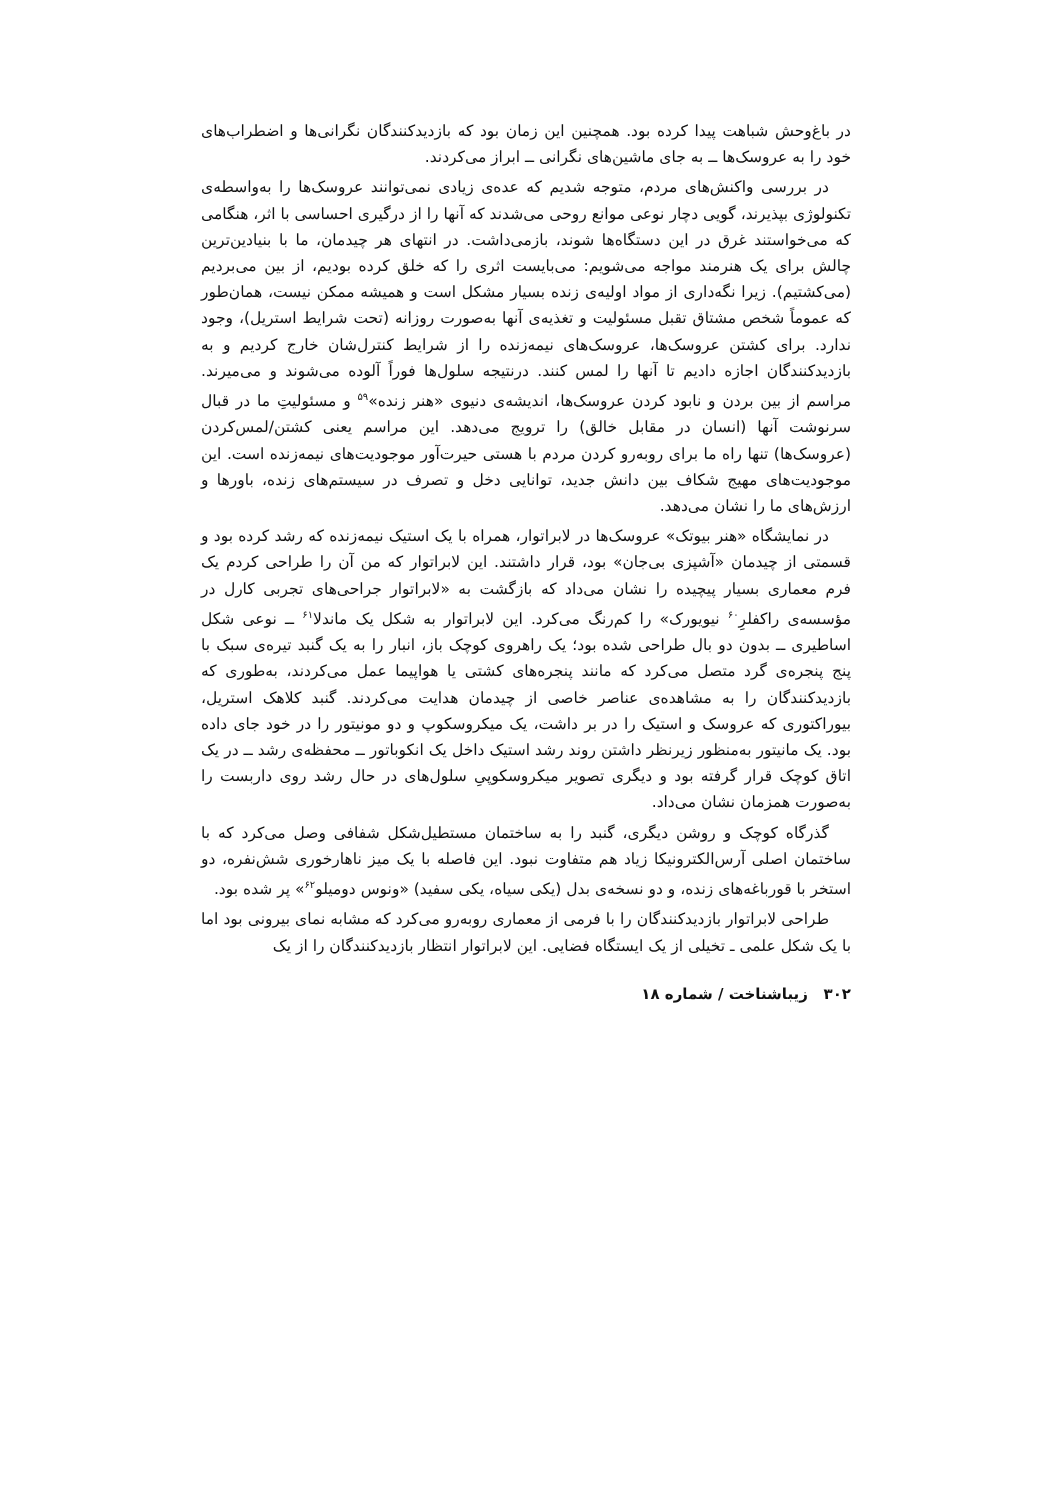در باغ‌وحش شباهت پیدا کرده بود. همچنین این زمان بود که بازدیدکنندگان نگرانی‌ها و اضطراب‌های خود را به عروسک‌ها ــ به جای ماشین‌های نگرانی ــ ابراز می‌کردند.
در بررسی واکنش‌های مردم، متوجه شدیم که عده‌ی زیادی نمی‌توانند عروسک‌ها را به‌واسطه‌ی تکنولوژی بپذیرند، گویی دچار نوعی موانع روحی می‌شدند که آنها را از درگیری احساسی با اثر، هنگامی که می‌خواستند غرق در این دستگاه‌ها شوند، بازمی‌داشت. در انتهای هر چیدمان، ما با بنیادین‌ترین چالش برای یک هنرمند مواجه می‌شویم: می‌بایست اثری را که خلق کرده بودیم، از بین می‌بردیم (می‌کشتیم). زیرا نگه‌داری از مواد اولیه‌ی زنده بسیار مشکل است و همیشه ممکن نیست، همان‌طور که عموماً شخص مشتاق تقبل مسئولیت و تغذیه‌ی آنها به‌صورت روزانه (تحت شرایط استریل)، وجود ندارد. برای کشتن عروسک‌ها، عروسک‌های نیمه‌زنده را از شرایط کنترل‌شان خارج کردیم و به بازدیدکنندگان اجازه دادیم تا آنها را لمس کنند. درنتیجه سلول‌ها فوراً آلوده می‌شوند و می‌میرند. مراسم از بین بردن و نابود کردن عروسک‌ها، اندیشه‌ی دنیوی «هنر زنده»<sup>۵۹</sup> و مسئولیتِ ما در قبال سرنوشت آنها (انسان در مقابل خالق) را ترویج می‌دهد. این مراسم یعنی کشتن/لمس‌کردن (عروسک‌ها) تنها راه ما برای روبه‌رو کردن مردم با هستی حیرت‌آور موجودیت‌های نیمه‌زنده است. این موجودیت‌های مهیج شکاف بین دانش جدید، توانایی دخل و تصرف در سیستم‌های زنده، باورها و ارزش‌های ما را نشان می‌دهد.
در نمایشگاه «هنر بیوتک» عروسک‌ها در لابراتوار، همراه با یک استیک نیمه‌زنده که رشد کرده بود و قسمتی از چیدمان «آشپزی بی‌جان» بود، قرار داشتند. این لابراتوار که من آن را طراحی کردم یک فرم معماری بسیار پیچیده را نشان می‌داد که بازگشت به «لابراتوار جراحی‌های تجربی کارل در مؤسسه‌ی راکفلرِ<sup>۶۰</sup> نیویورک» را کم‌رنگ می‌کرد. این لابراتوار به شکل یک ماندلا<sup>۶۱</sup> ــ نوعی شکل اساطیری ــ بدون دو بال طراحی شده بود؛ یک راهروی کوچک باز، انبار را به یک گنبد تیره‌ی سبک با پنج پنجره‌ی گرد متصل می‌کرد که مانند پنجره‌های کشتی یا هواپیما عمل می‌کردند، به‌طوری که بازدیدکنندگان را به مشاهده‌ی عناصر خاصی از چیدمان هدایت می‌کردند. گنبد کلاهک استریل، بیوراکتوری که عروسک و استیک را در بر داشت، یک میکروسکوپ و دو مونیتور را در خود جای داده بود. یک مانیتور به‌منظور زیرنظر داشتن روند رشد استیک داخل یک انکوباتور ــ محفظه‌ی رشد ــ در یک اتاق کوچک قرار گرفته بود و دیگری تصویر میکروسکوپیِ سلول‌های در حال رشد روی داربست را به‌صورت همزمان نشان می‌داد.
گذرگاه کوچک و روشن دیگری، گنبد را به ساختمان مستطیل‌شکل شفافی وصل می‌کرد که با ساختمان اصلی آرس‌الکترونیکا زیاد هم متفاوت نبود. این فاصله با یک میز ناهارخوری شش‌نفره، دو استخر با قورباغه‌های زنده، و دو نسخه‌ی بدل (یکی سیاه، یکی سفید) «ونوس دومیلو<sup>۶۲</sup>» پر شده بود.
طراحی لابراتوار بازدیدکنندگان را با فرمی از معماری روبه‌رو می‌کرد که مشابه نمای بیرونی بود اما با یک شکل علمی ـ تخیلی از یک ایستگاه فضایی. این لابراتوار انتظار بازدیدکنندگان را از یک
۳۰۲ زیباشناخت / شماره ۱۸